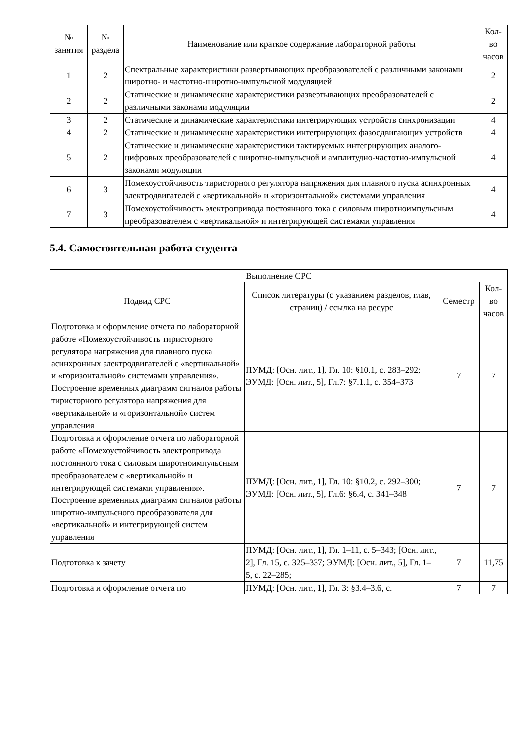| № занятия | № раздела | Наименование или краткое содержание лабораторной работы | Кол- во часов |
| --- | --- | --- | --- |
| 1 | 2 | Спектральные характеристики развертывающих преобразователей с различными законами широтно- и частотно-широтно-импульсной модуляцией | 2 |
| 2 | 2 | Статические и динамические характеристики развертывающих преобразователей с различными законами модуляции | 2 |
| 3 | 2 | Статические и динамические характеристики интегрирующих устройств синхронизации | 4 |
| 4 | 2 | Статические и динамические характеристики интегрирующих фазосдвигающих устройств | 4 |
| 5 | 2 | Статические и динамические характеристики тактируемых интегрирующих аналого-цифровых преобразователей с широтно-импульсной и амплитудно-частотно-импульсной законами модуляции | 4 |
| 6 | 3 | Помехоустойчивость тиристорного регулятора напряжения для плавного пуска асинхронных электродвигателей с «вертикальной» и «горизонтальной» системами управления | 4 |
| 7 | 3 | Помехоустойчивость электропривода постоянного тока с силовым широтноимпульсным преобразователем с «вертикальной» и интегрирующей системами управления | 4 |
5.4. Самостоятельная работа студента
| Выполнение СРС | | | |
| --- | --- | --- | --- |
| Подвид СРС | Список литературы (с указанием разделов, глав, страниц) / ссылка на ресурс | Семестр | Кол- во часов |
| Подготовка и оформление отчета по лабораторной работе «Помехоустойчивость тиристорного регулятора напряжения для плавного пуска асинхронных электродвигателей с «вертикальной» и «горизонтальной» системами управления». Построение временных диаграмм сигналов работы тиристорного регулятора напряжения для «вертикальной» и «горизонтальной» систем управления | ПУМД: [Осн. лит., 1], Гл. 10: §10.1, с. 283–292; ЭУМД: [Осн. лит., 5], Гл.7: §7.1.1, с. 354–373 | 7 | 7 |
| Подготовка и оформление отчета по лабораторной работе «Помехоустойчивость электропривода постоянного тока с силовым широтноимпульсным преобразователем с «вертикальной» и интегрирующей системами управления». Построение временных диаграмм сигналов работы широтно-импульсного преобразователя для «вертикальной» и интегрирующей систем управления | ПУМД: [Осн. лит., 1], Гл. 10: §10.2, с. 292–300; ЭУМД: [Осн. лит., 5], Гл.6: §6.4, с. 341–348 | 7 | 7 |
| Подготовка к зачету | ПУМД: [Осн. лит., 1], Гл. 1–11, с. 5–343; [Осн. лит., 2], Гл. 15, с. 325–337; ЭУМД: [Осн. лит., 5], Гл. 1–5, с. 22–285; | 7 | 11,75 |
| Подготовка и оформление отчета по | ПУМД: [Осн. лит., 1], Гл. 3: §3.4–3.6, с. | 7 | 7 |